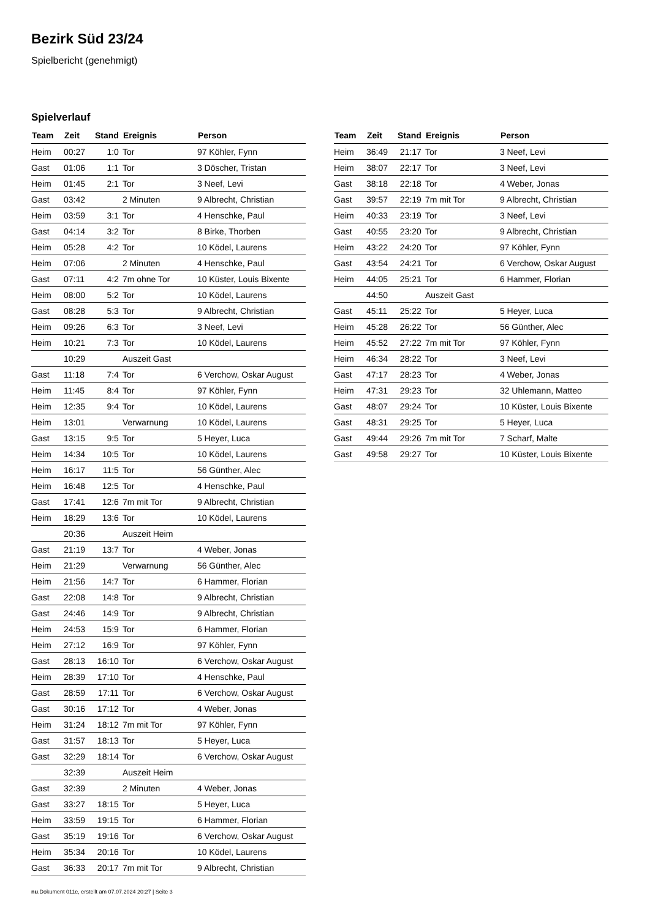Bezirk Süd 23/24
Spielbericht (genehmigt)
Spielverlauf
| Team | Zeit | Stand | Ereignis | Person |
| --- | --- | --- | --- | --- |
| Heim | 00:27 | 1:0 | Tor | 97 Köhler, Fynn |
| Gast | 01:06 | 1:1 | Tor | 3 Döscher, Tristan |
| Heim | 01:45 | 2:1 | Tor | 3 Neef, Levi |
| Gast | 03:42 | | 2 Minuten | 9 Albrecht, Christian |
| Heim | 03:59 | 3:1 | Tor | 4 Henschke, Paul |
| Gast | 04:14 | 3:2 | Tor | 8 Birke, Thorben |
| Heim | 05:28 | 4:2 | Tor | 10 Ködel, Laurens |
| Heim | 07:06 | | 2 Minuten | 4 Henschke, Paul |
| Gast | 07:11 | 4:2 | 7m ohne Tor | 10 Küster, Louis Bixente |
| Heim | 08:00 | 5:2 | Tor | 10 Ködel, Laurens |
| Gast | 08:28 | 5:3 | Tor | 9 Albrecht, Christian |
| Heim | 09:26 | 6:3 | Tor | 3 Neef, Levi |
| Heim | 10:21 | 7:3 | Tor | 10 Ködel, Laurens |
| | 10:29 | | Auszeit Gast | |
| Gast | 11:18 | 7:4 | Tor | 6 Verchow, Oskar August |
| Heim | 11:45 | 8:4 | Tor | 97 Köhler, Fynn |
| Heim | 12:35 | 9:4 | Tor | 10 Ködel, Laurens |
| Heim | 13:01 | | Verwarnung | 10 Ködel, Laurens |
| Gast | 13:15 | 9:5 | Tor | 5 Heyer, Luca |
| Heim | 14:34 | 10:5 | Tor | 10 Ködel, Laurens |
| Heim | 16:17 | 11:5 | Tor | 56 Günther, Alec |
| Heim | 16:48 | 12:5 | Tor | 4 Henschke, Paul |
| Gast | 17:41 | 12:6 | 7m mit Tor | 9 Albrecht, Christian |
| Heim | 18:29 | 13:6 | Tor | 10 Ködel, Laurens |
| | 20:36 | | Auszeit Heim | |
| Gast | 21:19 | 13:7 | Tor | 4 Weber, Jonas |
| Heim | 21:29 | | Verwarnung | 56 Günther, Alec |
| Heim | 21:56 | 14:7 | Tor | 6 Hammer, Florian |
| Gast | 22:08 | 14:8 | Tor | 9 Albrecht, Christian |
| Gast | 24:46 | 14:9 | Tor | 9 Albrecht, Christian |
| Heim | 24:53 | 15:9 | Tor | 6 Hammer, Florian |
| Heim | 27:12 | 16:9 | Tor | 97 Köhler, Fynn |
| Gast | 28:13 | 16:10 | Tor | 6 Verchow, Oskar August |
| Heim | 28:39 | 17:10 | Tor | 4 Henschke, Paul |
| Gast | 28:59 | 17:11 | Tor | 6 Verchow, Oskar August |
| Gast | 30:16 | 17:12 | Tor | 4 Weber, Jonas |
| Heim | 31:24 | 18:12 | 7m mit Tor | 97 Köhler, Fynn |
| Gast | 31:57 | 18:13 | Tor | 5 Heyer, Luca |
| Gast | 32:29 | 18:14 | Tor | 6 Verchow, Oskar August |
| | 32:39 | | Auszeit Heim | |
| Gast | 32:39 | | 2 Minuten | 4 Weber, Jonas |
| Gast | 33:27 | 18:15 | Tor | 5 Heyer, Luca |
| Heim | 33:59 | 19:15 | Tor | 6 Hammer, Florian |
| Gast | 35:19 | 19:16 | Tor | 6 Verchow, Oskar August |
| Heim | 35:34 | 20:16 | Tor | 10 Ködel, Laurens |
| Gast | 36:33 | 20:17 | 7m mit Tor | 9 Albrecht, Christian |
| Team | Zeit | Stand | Ereignis | Person |
| --- | --- | --- | --- | --- |
| Heim | 36:49 | 21:17 | Tor | 3 Neef, Levi |
| Heim | 38:07 | 22:17 | Tor | 3 Neef, Levi |
| Gast | 38:18 | 22:18 | Tor | 4 Weber, Jonas |
| Gast | 39:57 | 22:19 | 7m mit Tor | 9 Albrecht, Christian |
| Heim | 40:33 | 23:19 | Tor | 3 Neef, Levi |
| Gast | 40:55 | 23:20 | Tor | 9 Albrecht, Christian |
| Heim | 43:22 | 24:20 | Tor | 97 Köhler, Fynn |
| Gast | 43:54 | 24:21 | Tor | 6 Verchow, Oskar August |
| Heim | 44:05 | 25:21 | Tor | 6 Hammer, Florian |
| | 44:50 | | Auszeit Gast | |
| Gast | 45:11 | 25:22 | Tor | 5 Heyer, Luca |
| Heim | 45:28 | 26:22 | Tor | 56 Günther, Alec |
| Heim | 45:52 | 27:22 | 7m mit Tor | 97 Köhler, Fynn |
| Heim | 46:34 | 28:22 | Tor | 3 Neef, Levi |
| Gast | 47:17 | 28:23 | Tor | 4 Weber, Jonas |
| Heim | 47:31 | 29:23 | Tor | 32 Uhlemann, Matteo |
| Gast | 48:07 | 29:24 | Tor | 10 Küster, Louis Bixente |
| Gast | 48:31 | 29:25 | Tor | 5 Heyer, Luca |
| Gast | 49:44 | 29:26 | 7m mit Tor | 7 Scharf, Malte |
| Gast | 49:58 | 29:27 | Tor | 10 Küster, Louis Bixente |
nu.Dokument 011e, erstellt am 07.07.2024 20:27 | Seite 3